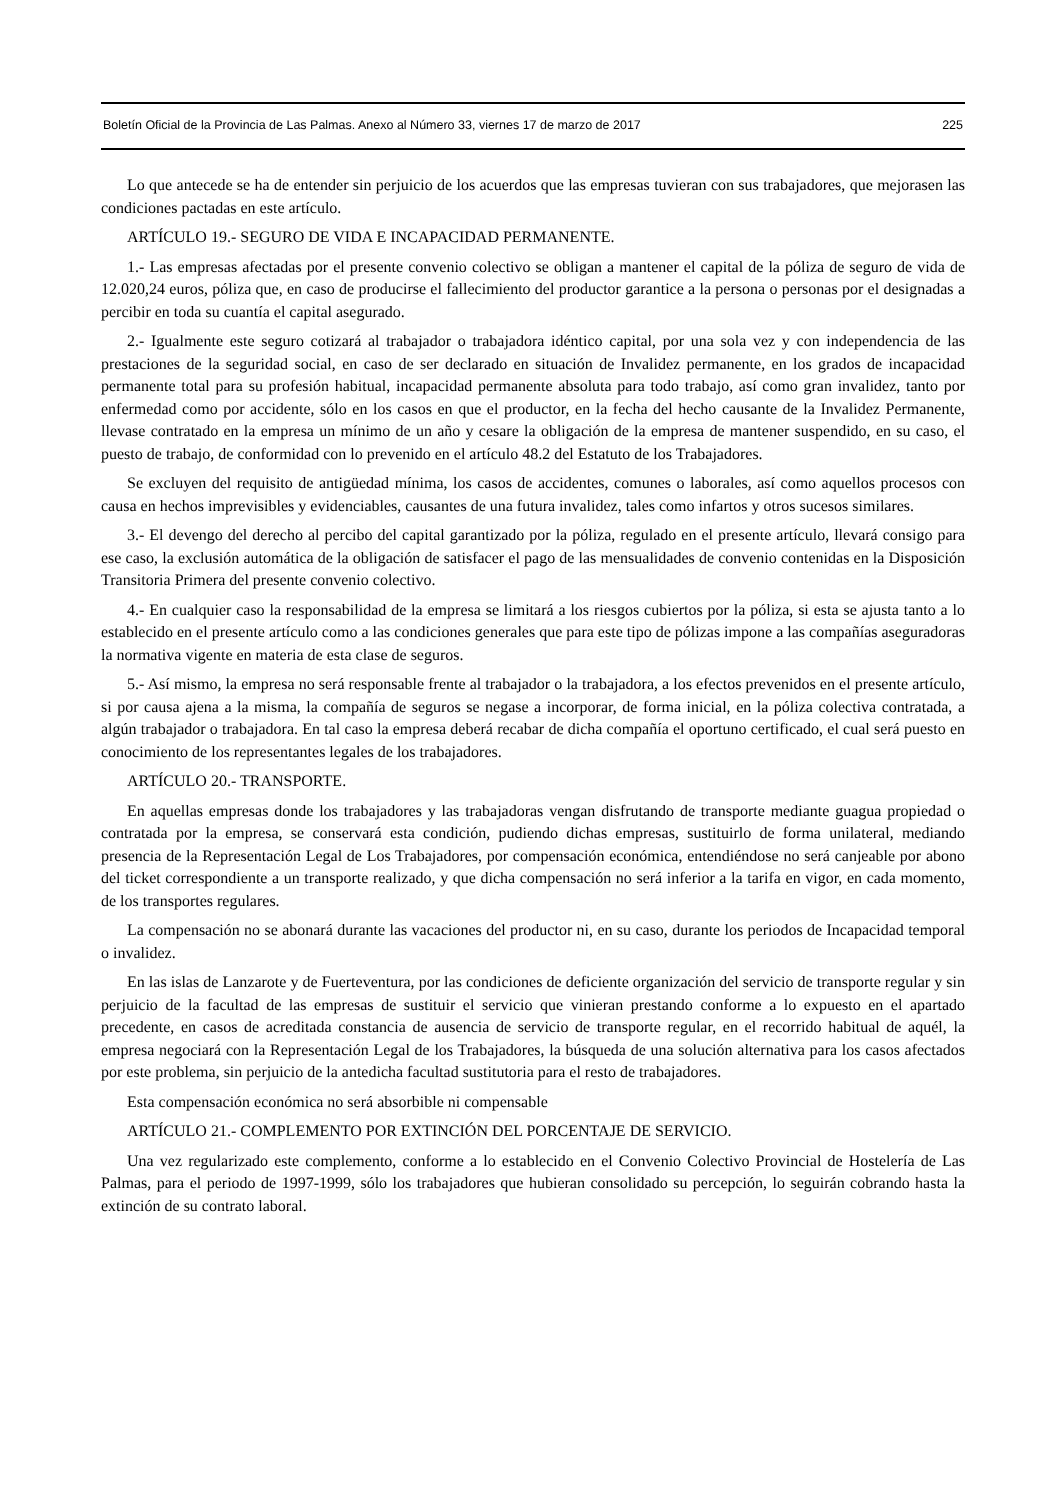Boletín Oficial de la Provincia de Las Palmas. Anexo al Número 33, viernes 17 de marzo de 2017 225
Lo que antecede se ha de entender sin perjuicio de los acuerdos que las empresas tuvieran con sus trabajadores, que mejorasen las condiciones pactadas en este artículo.
ARTÍCULO 19.- SEGURO DE VIDA E INCAPACIDAD PERMANENTE.
1.- Las empresas afectadas por el presente convenio colectivo se obligan a mantener el capital de la póliza de seguro de vida de 12.020,24 euros, póliza que, en caso de producirse el fallecimiento del productor garantice a la persona o personas por el designadas a percibir en toda su cuantía el capital asegurado.
2.- Igualmente este seguro cotizará al trabajador o trabajadora idéntico capital, por una sola vez y con independencia de las prestaciones de la seguridad social, en caso de ser declarado en situación de Invalidez permanente, en los grados de incapacidad permanente total para su profesión habitual, incapacidad permanente absoluta para todo trabajo, así como gran invalidez, tanto por enfermedad como por accidente, sólo en los casos en que el productor, en la fecha del hecho causante de la Invalidez Permanente, llevase contratado en la empresa un mínimo de un año y cesare la obligación de la empresa de mantener suspendido, en su caso, el puesto de trabajo, de conformidad con lo prevenido en el artículo 48.2 del Estatuto de los Trabajadores.
Se excluyen del requisito de antigüedad mínima, los casos de accidentes, comunes o laborales, así como aquellos procesos con causa en hechos imprevisibles y evidenciables, causantes de una futura invalidez, tales como infartos y otros sucesos similares.
3.- El devengo del derecho al percibo del capital garantizado por la póliza, regulado en el presente artículo, llevará consigo para ese caso, la exclusión automática de la obligación de satisfacer el pago de las mensualidades de convenio contenidas en la Disposición Transitoria Primera del presente convenio colectivo.
4.- En cualquier caso la responsabilidad de la empresa se limitará a los riesgos cubiertos por la póliza, si esta se ajusta tanto a lo establecido en el presente artículo como a las condiciones generales que para este tipo de pólizas impone a las compañías aseguradoras la normativa vigente en materia de esta clase de seguros.
5.- Así mismo, la empresa no será responsable frente al trabajador o la trabajadora, a los efectos prevenidos en el presente artículo, si por causa ajena a la misma, la compañía de seguros se negase a incorporar, de forma inicial, en la póliza colectiva contratada, a algún trabajador o trabajadora. En tal caso la empresa deberá recabar de dicha compañía el oportuno certificado, el cual será puesto en conocimiento de los representantes legales de los trabajadores.
ARTÍCULO 20.- TRANSPORTE.
En aquellas empresas donde los trabajadores y las trabajadoras vengan disfrutando de transporte mediante guagua propiedad o contratada por la empresa, se conservará esta condición, pudiendo dichas empresas, sustituirlo de forma unilateral, mediando presencia de la Representación Legal de Los Trabajadores, por compensación económica, entendiéndose no será canjeable por abono del ticket correspondiente a un transporte realizado, y que dicha compensación no será inferior a la tarifa en vigor, en cada momento, de los transportes regulares.
La compensación no se abonará durante las vacaciones del productor ni, en su caso, durante los periodos de Incapacidad temporal o invalidez.
En las islas de Lanzarote y de Fuerteventura, por las condiciones de deficiente organización del servicio de transporte regular y sin perjuicio de la facultad de las empresas de sustituir el servicio que vinieran prestando conforme a lo expuesto en el apartado precedente, en casos de acreditada constancia de ausencia de servicio de transporte regular, en el recorrido habitual de aquél, la empresa negociará con la Representación Legal de los Trabajadores, la búsqueda de una solución alternativa para los casos afectados por este problema, sin perjuicio de la antedicha facultad sustitutoria para el resto de trabajadores.
Esta compensación económica no será absorbible ni compensable
ARTÍCULO 21.- COMPLEMENTO POR EXTINCIÓN DEL PORCENTAJE DE SERVICIO.
Una vez regularizado este complemento, conforme a lo establecido en el Convenio Colectivo Provincial de Hostelería de Las Palmas, para el periodo de 1997-1999, sólo los trabajadores que hubieran consolidado su percepción, lo seguirán cobrando hasta la extinción de su contrato laboral.